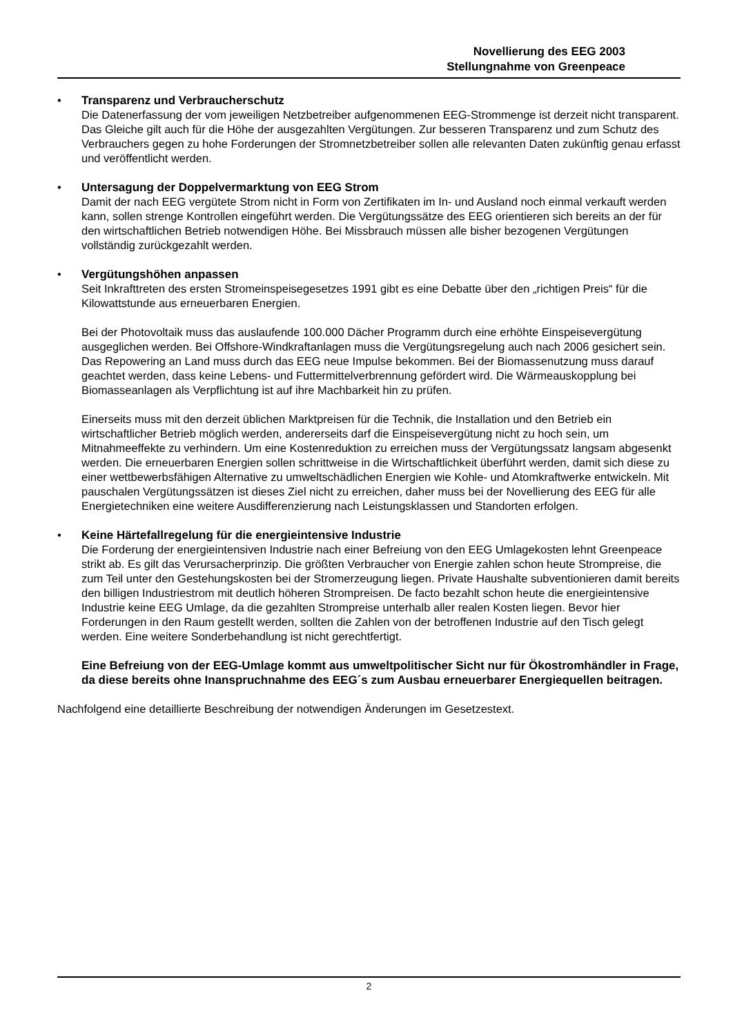Novellierung des EEG 2003
Stellungnahme von Greenpeace
• Transparenz und Verbraucherschutz
Die Datenerfassung der vom jeweiligen Netzbetreiber aufgenommenen EEG-Strommenge ist derzeit nicht transparent. Das Gleiche gilt auch für die Höhe der ausgezahlten Vergütungen. Zur besseren Transparenz und zum Schutz des Verbrauchers gegen zu hohe Forderungen der Stromnetzbetreiber sollen alle relevanten Daten zukünftig genau erfasst und veröffentlicht werden.
• Untersagung der Doppelvermarktung von EEG Strom
Damit der nach EEG vergütete Strom nicht in Form von Zertifikaten im In- und Ausland noch einmal verkauft werden kann, sollen strenge Kontrollen eingeführt werden. Die Vergütungssätze des EEG orientieren sich bereits an der für den wirtschaftlichen Betrieb notwendigen Höhe. Bei Missbrauch müssen alle bisher bezogenen Vergütungen vollständig zurückgezahlt werden.
• Vergütungshöhen anpassen
Seit Inkrafttreten des ersten Stromeinspeisegesetzes 1991 gibt es eine Debatte über den „richtigen Preis“ für die Kilowattstunde aus erneuerbaren Energien.
Bei der Photovoltaik muss das auslaufende 100.000 Dächer Programm durch eine erhöhte Einspeisevergütung ausgeglichen werden. Bei Offshore-Windkraftanlagen muss die Vergütungsregelung auch nach 2006 gesichert sein. Das Repowering an Land muss durch das EEG neue Impulse bekommen. Bei der Biomassenutzung muss darauf geachtet werden, dass keine Lebens- und Futtermittelverbrennung gefördert wird. Die Wärmeauskopplung bei Biomasseanlagen als Verpflichtung ist auf ihre Machbarkeit hin zu prüfen.
Einerseits muss mit den derzeit üblichen Marktpreisen für die Technik, die Installation und den Betrieb ein wirtschaftlicher Betrieb möglich werden, andererseits darf die Einspeisevergütung nicht zu hoch sein, um Mitnahmeeffekte zu verhindern. Um eine Kostenreduktion zu erreichen muss der Vergütungssatz langsam abgesenkt werden. Die erneuerbaren Energien sollen schrittweise in die Wirtschaftlichkeit überführt werden, damit sich diese zu einer wettbewerbsfähigen Alternative zu umweltschädlichen Energien wie Kohle- und Atomkraftwerke entwickeln. Mit pauschalen Vergütungssätzen ist dieses Ziel nicht zu erreichen, daher muss bei der Novellierung des EEG für alle Energietechniken eine weitere Ausdifferenzierung nach Leistungsklassen und Standorten erfolgen.
• Keine Härtefallregelung für die energieintensive Industrie
Die Forderung der energieintensiven Industrie nach einer Befreiung von den EEG Umlagekosten lehnt Greenpeace strikt ab. Es gilt das Verursacherprinzip. Die größten Verbraucher von Energie zahlen schon heute Strompreise, die zum Teil unter den Gestehungskosten bei der Stromerzeugung liegen. Private Haushalte subventionieren damit bereits den billigen Industriestrom mit deutlich höheren Strompreisen. De facto bezahlt schon heute die energieintensive Industrie keine EEG Umlage, da die gezahlten Strompreise unterhalb aller realen Kosten liegen. Bevor hier Forderungen in den Raum gestellt werden, sollten die Zahlen von der betroffenen Industrie auf den Tisch gelegt werden. Eine weitere Sonderbehandlung ist nicht gerechtfertigt.
Eine Befreiung von der EEG-Umlage kommt aus umweltpolitischer Sicht nur für Ökostromhändler in Frage, da diese bereits ohne Inanspruchnahme des EEG´s zum Ausbau erneuerbarer Energiequellen beitragen.
Nachfolgend eine detaillierte Beschreibung der notwendigen Änderungen im Gesetzestext.
2